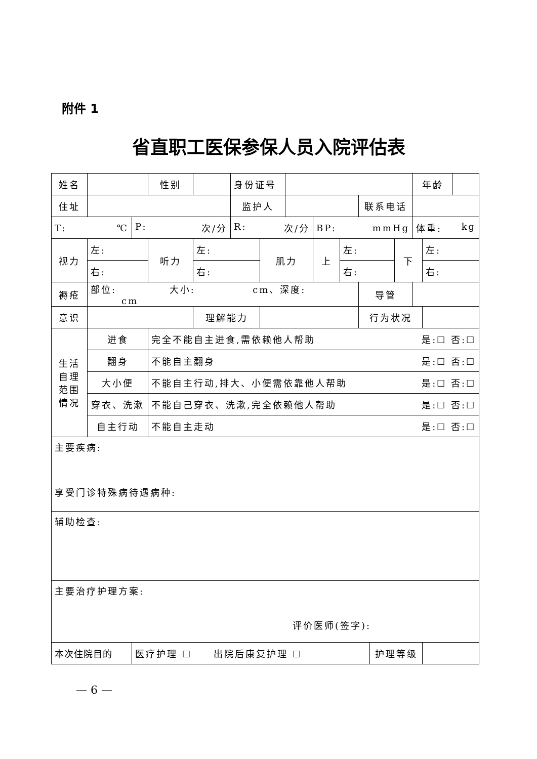附件 1
省直职工医保参保人员入院评估表
| 姓名 | | | 性别 | | 身份证号 | | | | | | | | 年龄 | | |
| 住址 | | | | | 监护人 | | | | | 联系电话 | | | | | |
| T: ℃ | | P: 次/分 | | | R: 次/分 | | | BP: mmHg | | | | | 体重: kg | | |
| 视力 | 左: | | 听力 | 左: | | 肌力 | | 上 | 左: | | | 下 | | 左: | |
| | 右: | | | 右: | | | | | 右: | | | | | 右: | |
| 褥疮 | 部位: 大小: cm、深度: cm | | | | | | | | | 导管 | | | | | |
| 意识 | | | | 理解能力 | | | | | | 行为状况 | | | | | |
| 生活 自理 范围 情况 | 进食 | | 完全不能自主进食,需依赖他人帮助 是:☐ 否:☐ | | | | | | | | | | | | |
| | 翻身 | | 不能自主翻身 是:☐ 否:☐ | | | | | | | | | | | | |
| | 大小便 | | 不能自主行动,排大、小便需依靠他人帮助 是:☐ 否:☐ | | | | | | | | | | | | |
| | 穿衣、洗漱 | | 不能自己穿衣、洗漱,完全依赖他人帮助 是:☐ 否:☐ | | | | | | | | | | | | |
| | 自主行动 | | 不能自主走动 是:☐ 否:☐ | | | | | | | | | | | | |
| 主要疾病: 享受门诊特殊病待遇病种: | | | | | | | | | | | | | | | |
| 辅助检查: | | | | | | | | | | | | | | | |
| 主要治疗护理方案: 评价医师(签字): | | | | | | | | | | | | | | | |
| 本次住院目的 | | 医疗护理 ☐ 出院后康复护理 ☐ | | | | | | | | | 护理等级 | | | | |
— 6 —